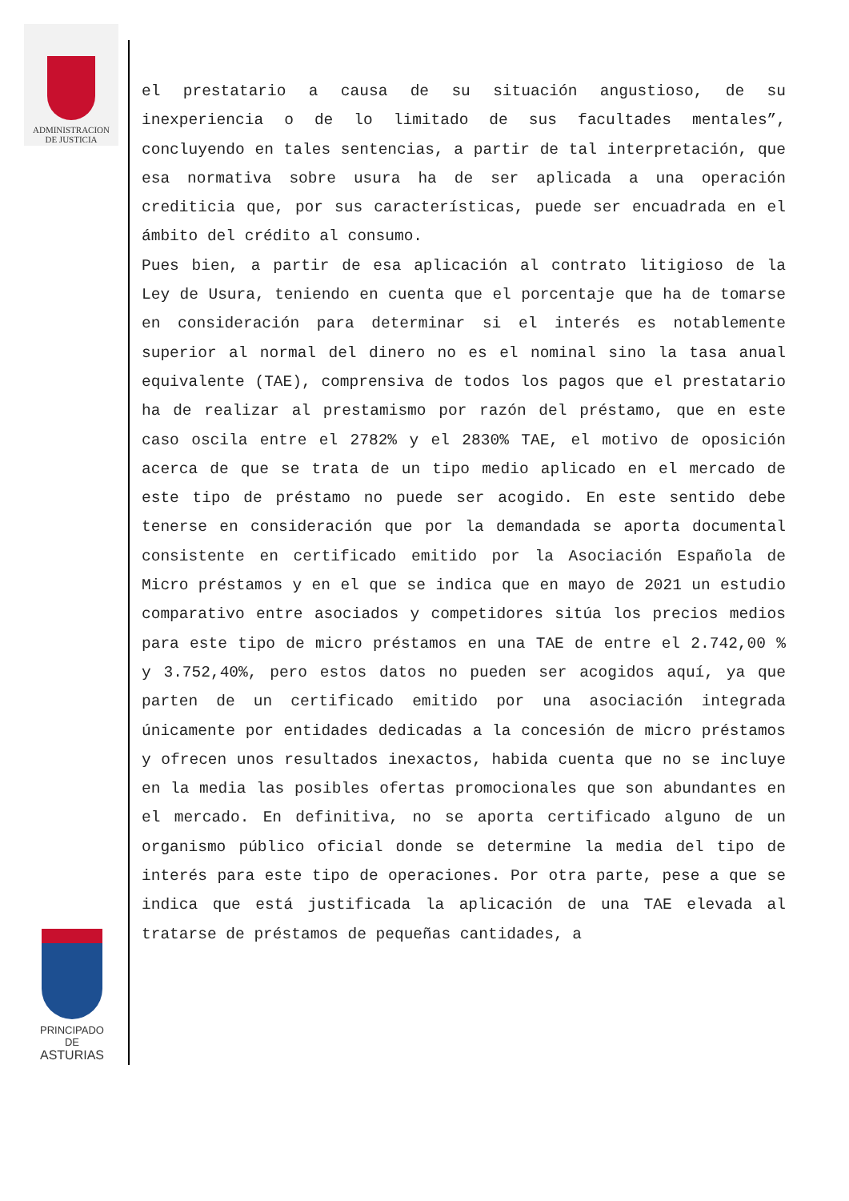ADMINISTRACION
DE JUSTICIA
PRINCIPADO DE
ASTURIAS
el prestatario a causa de su situación angustioso, de su inexperiencia o de lo limitado de sus facultades mentales”, concluyendo en tales sentencias, a partir de tal interpretación, que esa normativa sobre usura ha de ser aplicada a una operación crediticia que, por sus características, puede ser encuadrada en el ámbito del crédito al consumo.
Pues bien, a partir de esa aplicación al contrato litigioso de la Ley de Usura, teniendo en cuenta que el porcentaje que ha de tomarse en consideración para determinar si el interés es notablemente superior al normal del dinero no es el nominal sino la tasa anual equivalente (TAE), comprensiva de todos los pagos que el prestatario ha de realizar al prestamismo por razón del préstamo, que en este caso oscila entre el 2782% y el 2830% TAE, el motivo de oposición acerca de que se trata de un tipo medio aplicado en el mercado de este tipo de préstamo no puede ser acogido. En este sentido debe tenerse en consideración que por la demandada se aporta documental consistente en certificado emitido por la Asociación Española de Micro préstamos y en el que se indica que en mayo de 2021 un estudio comparativo entre asociados y competidores sitúa los precios medios para este tipo de micro préstamos en una TAE de entre el 2.742,00 % y 3.752,40%, pero estos datos no pueden ser acogidos aquí, ya que parten de un certificado emitido por una asociación integrada únicamente por entidades dedicadas a la concesión de micro préstamos y ofrecen unos resultados inexactos, habida cuenta que no se incluye en la media las posibles ofertas promocionales que son abundantes en el mercado. En definitiva, no se aporta certificado alguno de un organismo público oficial donde se determine la media del tipo de interés para este tipo de operaciones. Por otra parte, pese a que se indica que está justificada la aplicación de una TAE elevada al tratarse de préstamos de pequeñas cantidades, a